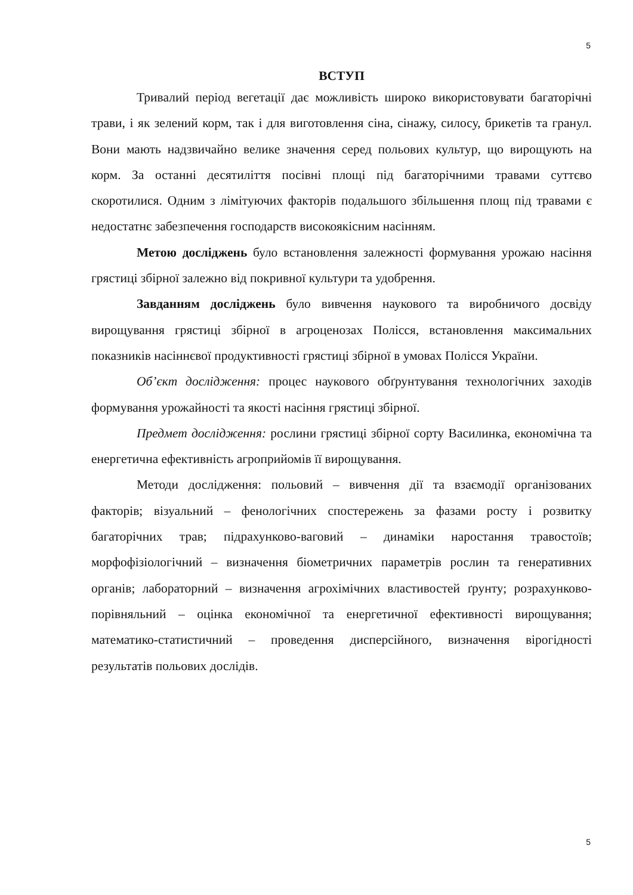5
ВСТУП
Тривалий період вегетації дає можливість широко використовувати багаторічні трави, і як зелений корм, так і для виготовлення сіна, сінажу, силосу, брикетів та гранул. Вони мають надзвичайно велике значення серед польових культур, що вирощують на корм. За останні десятиліття посівні площі під багаторічними травами суттєво скоротилися. Одним з лімітуючих факторів подальшого збільшення площ під травами є недостатнє забезпечення господарств високоякісним насінням.
Метою досліджень було встановлення залежності формування урожаю насіння грястиці збірної залежно від покривної культури та удобрення.
Завданням досліджень було вивчення наукового та виробничого досвіду вирощування грястиці збірної в агроценозах Полісся, встановлення максимальних показників насіннєвої продуктивності грястиці збірної в умовах Полісся України.
Об’єкт дослідження: процес наукового обґрунтування технологічних заходів формування урожайності та якості насіння грястиці збірної.
Предмет дослідження: рослини грястиці збірної сорту Василинка, економічна та енергетична ефективність агроприйомів її вирощування.
Методи дослідження: польовий – вивчення дії та взаємодії організованих факторів; візуальний – фенологічних спостережень за фазами росту і розвитку багаторічних трав; підрахунково-ваговий – динаміки наростання травостоїв; морфофізіологічний – визначення біометричних параметрів рослин та генеративних органів; лабораторний – визначення агрохімічних властивостей ґрунту; розрахунково-порівняльний – оцінка економічної та енергетичної ефективності вирощування; математико-статистичний – проведення дисперсійного, визначення вірогідності результатів польових дослідів.
5